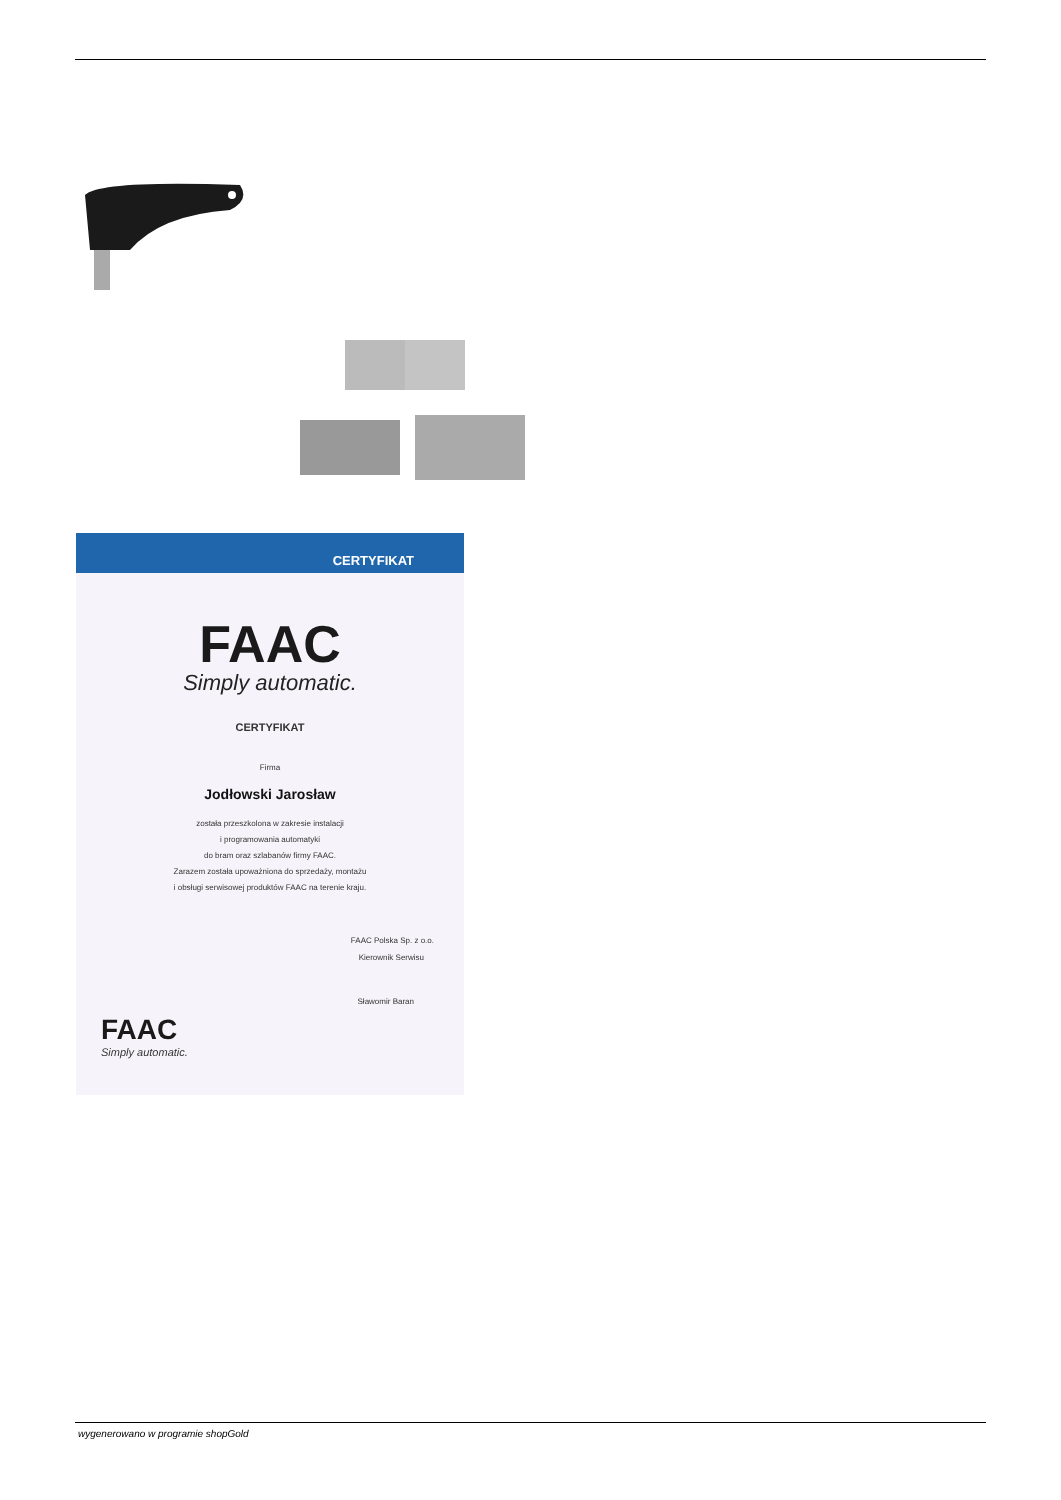CERTYFIKAT
FAAC
Simply automatic.
CERTYFIKAT
Firma
Jodłowski Jarosław
została przeszkolona w zakresie instalacji
i programowania automatyki
do bram oraz szlabanów firmy FAAC.
Zarazem została upoważniona do sprzedaży, montażu
i obsługi serwisowej produktów FAAC na terenie kraju.
FAAC Polska Sp. z o.o.
Kierownik Serwisu
Sławomir Baran
FAAC
Simply automatic.
wygenerowano w programie shopGold